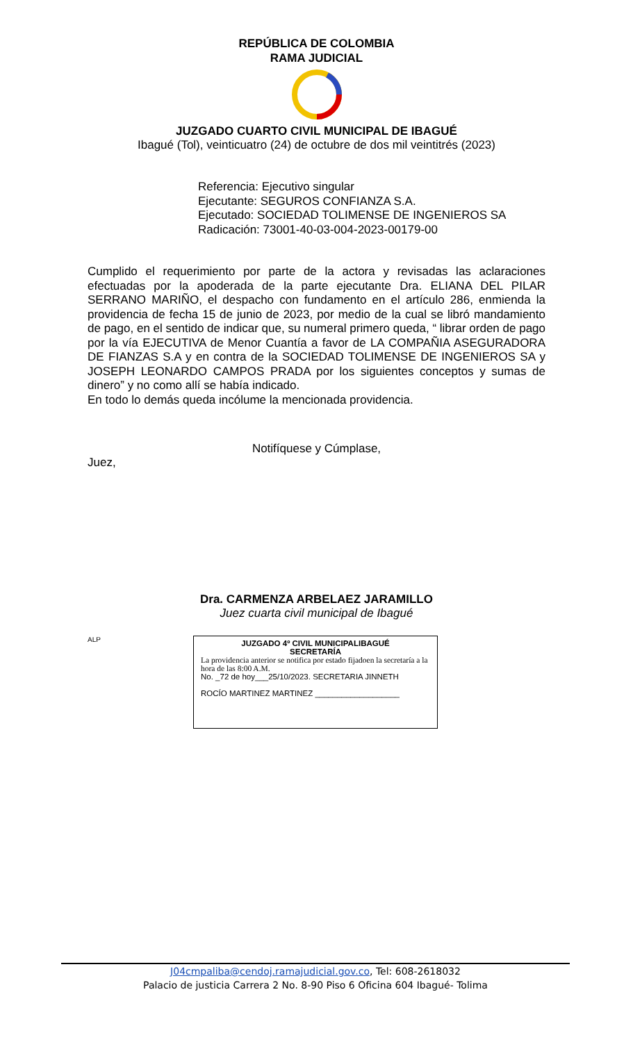REPÚBLICA DE COLOMBIA
RAMA JUDICIAL
JUZGADO CUARTO CIVIL MUNICIPAL DE IBAGUÉ
Ibagué (Tol), veinticuatro (24) de octubre de dos mil veintitrés (2023)
Referencia: Ejecutivo singular
Ejecutante: SEGUROS CONFIANZA S.A.
Ejecutado: SOCIEDAD TOLIMENSE DE INGENIEROS SA
Radicación: 73001-40-03-004-2023-00179-00
Cumplido el requerimiento por parte de la actora y revisadas las aclaraciones efectuadas por la apoderada de la parte ejecutante Dra. ELIANA DEL PILAR SERRANO MARIÑO, el despacho con fundamento en el artículo 286, enmienda la providencia de fecha 15 de junio de 2023, por medio de la cual se libró mandamiento de pago, en el sentido de indicar que, su numeral primero queda, “ librar orden de pago por la vía EJECUTIVA de Menor Cuantía a favor de LA COMPAÑIA ASEGURADORA DE FIANZAS S.A y en contra de la SOCIEDAD TOLIMENSE DE INGENIEROS SA y JOSEPH LEONARDO CAMPOS PRADA por los siguientes conceptos y sumas de dinero” y no como allí se había indicado.
En todo lo demás queda incólume la mencionada providencia.
Notifíquese y Cúmplase,
Juez,
Dra. CARMENZA ARBELAEZ JARAMILLO
Juez cuarta civil municipal de Ibagué
ALP
JUZGADO 4º CIVIL MUNICIPALIBAGUÉ
SECRETARÍA
La providencia anterior se notifica por estado fijadoen la secretaría a la hora de las 8:00 A.M.
No. _72 de hoy___25/10/2023. SECRETARIA JINNETH
ROCÍO MARTINEZ MARTINEZ ___________________
J04cmpaliba@cendoj.ramajudicial.gov.co, Tel: 608-2618032
Palacio de justicia Carrera 2 No. 8-90 Piso 6 Oficina 604 Ibagué- Tolima